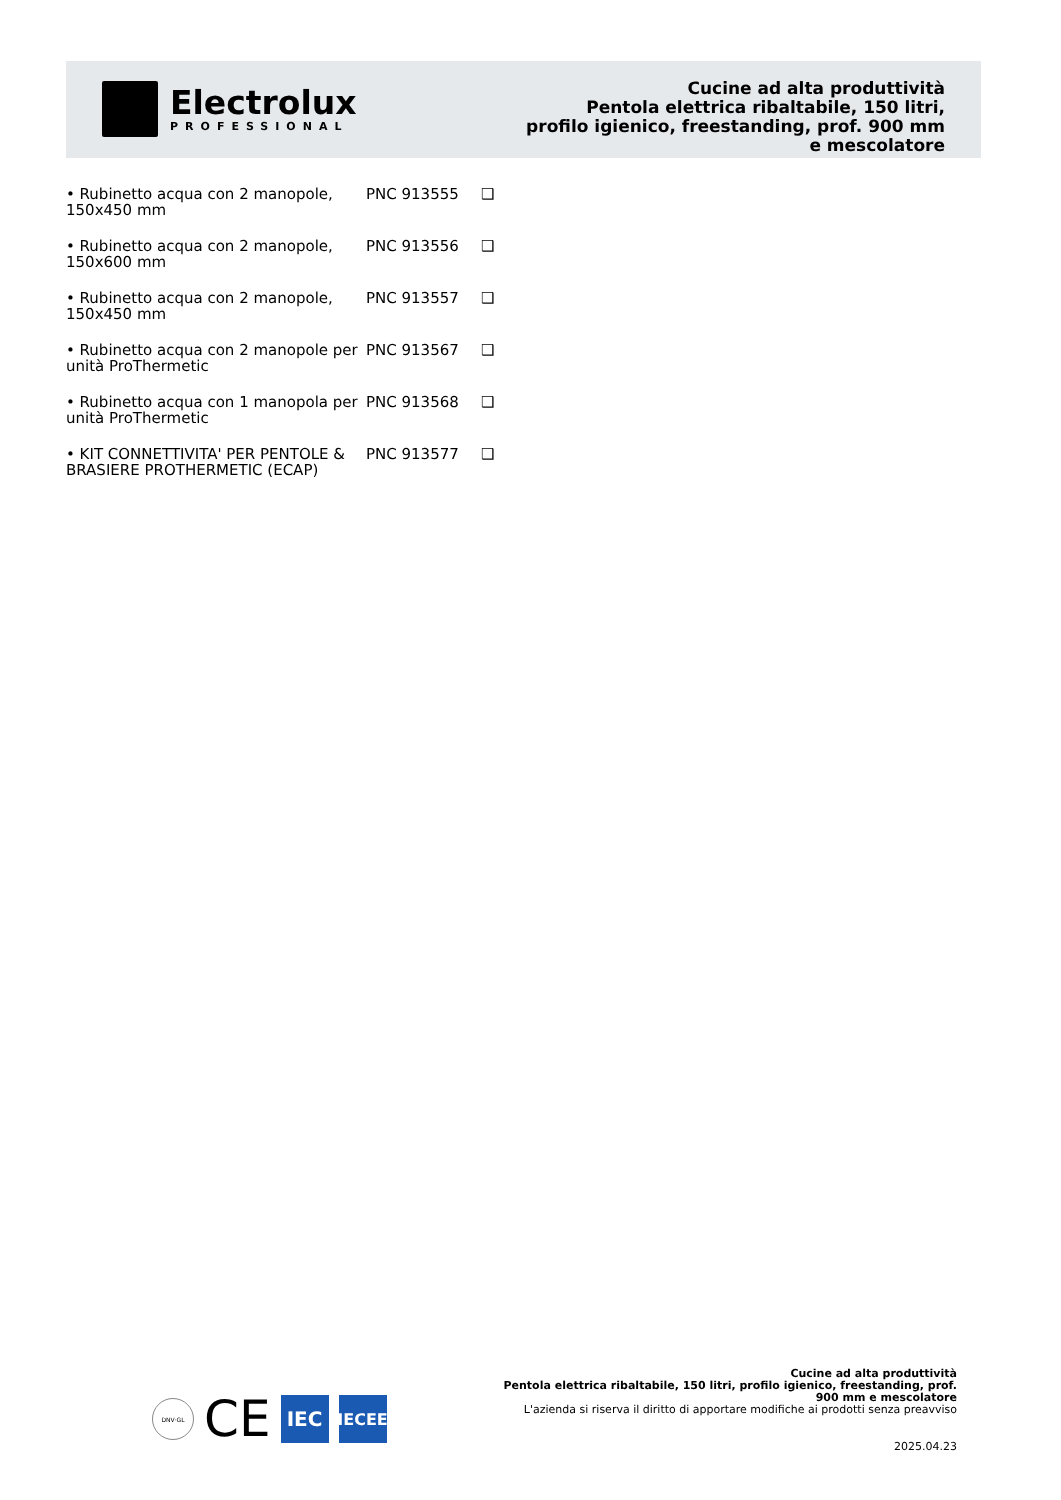Electrolux
PROFESSIONAL
Cucine ad alta produttività
Pentola elettrica ribaltabile, 150 litri, profilo igienico, freestanding, prof. 900 mm e mescolatore
• Rubinetto acqua con 2 manopole, 150x450 mm
PNC 913555 ❑
• Rubinetto acqua con 2 manopole, 150x600 mm
PNC 913556 ❑
• Rubinetto acqua con 2 manopole, 150x450 mm
PNC 913557 ❑
• Rubinetto acqua con 2 manopole per unità ProThermetic
PNC 913567 ❑
• Rubinetto acqua con 1 manopola per unità ProThermetic
PNC 913568 ❑
• KIT CONNETTIVITA' PER PENTOLE & BRASIERE PROTHERMETIC (ECAP)
PNC 913577 ❑
DNV·GL
CE
IEC
IECEE
Cucine ad alta produttività
Pentola elettrica ribaltabile, 150 litri, profilo igienico, freestanding, prof. 900 mm e mescolatore
L'azienda si riserva il diritto di apportare modifiche ai prodotti senza preavviso
2025.04.23